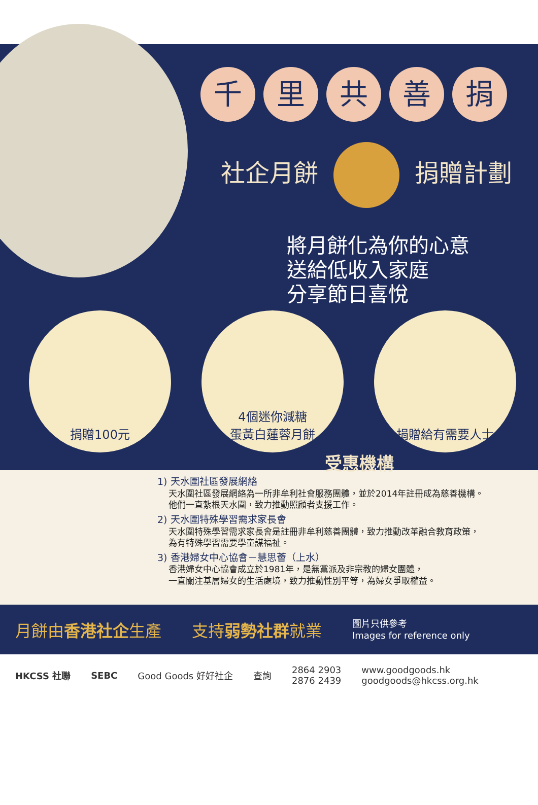千里共善捐
社企月餅 捐贈計劃
將月餅化為你的心意
送給低收入家庭
分享節日喜悅
捐贈100元 4個迷你減糖
蛋黃白蓮蓉月餅
捐贈給有需要人士
受惠機構
1) 天水圍社區發展網絡
天水圍社區發展網絡為一所非牟利社會服務團體，並於2014年註冊成為慈善機構。
他們一直紮根天水圍，致力推動照顧者支援工作。
2) 天水圍特殊學習需求家長會
天水圍特殊學習需求家長會是註冊非牟利慈善團體，致力推動改革融合教育政策，
為有特殊學習需要學童謀福祉。
3) 香港婦女中心協會－慧思薈（上水）
香港婦女中心協會成立於1981年，是無黨派及非宗教的婦女團體，
一直關注基層婦女的生活處境，致力推動性別平等，為婦女爭取權益。
月餅由香港社企生產 支持弱勢社群就業 圖片只供參考
Images for reference only
HKCSS 社聯 SEBC Good Goods 好好社企 查詢 2864 2903
2876 2439 www.goodgoods.hk
goodgoods@hkcss.org.hk